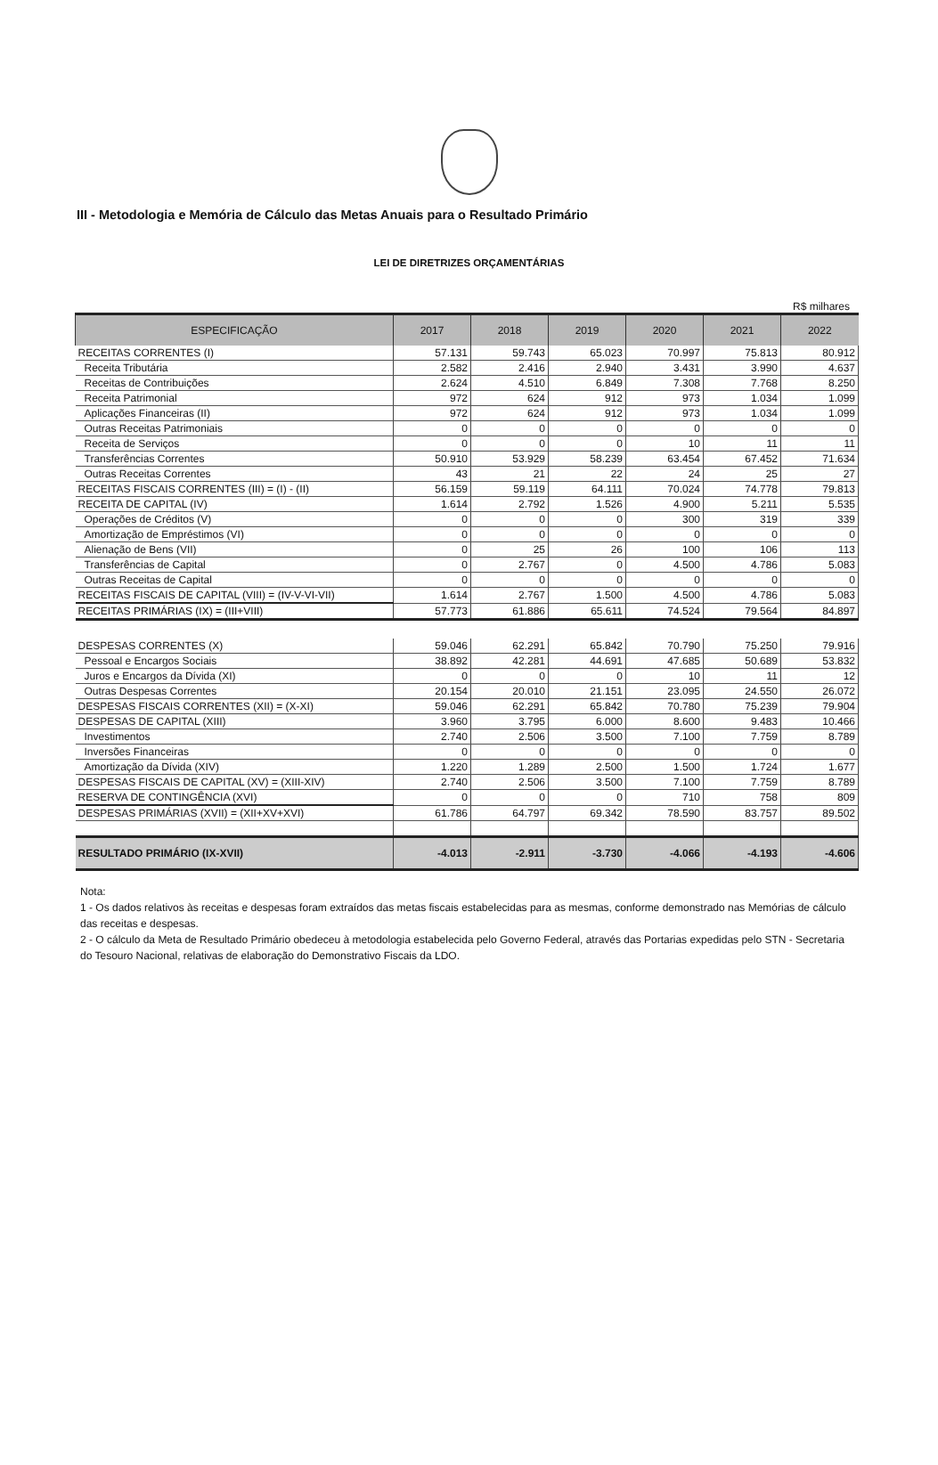III - Metodologia e Memória de Cálculo das Metas Anuais para o Resultado Primário
LEI DE DIRETRIZES ORÇAMENTÁRIAS
R$ milhares
| ESPECIFICAÇÃO | 2017 | 2018 | 2019 | 2020 | 2021 | 2022 |
| --- | --- | --- | --- | --- | --- | --- |
| RECEITAS CORRENTES (I) | 57.131 | 59.743 | 65.023 | 70.997 | 75.813 | 80.912 |
| Receita Tributária | 2.582 | 2.416 | 2.940 | 3.431 | 3.990 | 4.637 |
| Receitas de Contribuições | 2.624 | 4.510 | 6.849 | 7.308 | 7.768 | 8.250 |
| Receita Patrimonial | 972 | 624 | 912 | 973 | 1.034 | 1.099 |
| Aplicações Financeiras (II) | 972 | 624 | 912 | 973 | 1.034 | 1.099 |
| Outras Receitas Patrimoniais | 0 | 0 | 0 | 0 | 0 | 0 |
| Receita de Serviços | 0 | 0 | 0 | 10 | 11 | 11 |
| Transferências Correntes | 50.910 | 53.929 | 58.239 | 63.454 | 67.452 | 71.634 |
| Outras Receitas Correntes | 43 | 21 | 22 | 24 | 25 | 27 |
| RECEITAS FISCAIS CORRENTES (III) = (I) - (II) | 56.159 | 59.119 | 64.111 | 70.024 | 74.778 | 79.813 |
| RECEITA DE CAPITAL (IV) | 1.614 | 2.792 | 1.526 | 4.900 | 5.211 | 5.535 |
| Operações de Créditos (V) | 0 | 0 | 0 | 300 | 319 | 339 |
| Amortização de Empréstimos (VI) | 0 | 0 | 0 | 0 | 0 | 0 |
| Alienação de Bens (VII) | 0 | 25 | 26 | 100 | 106 | 113 |
| Transferências de Capital | 0 | 2.767 | 0 | 4.500 | 4.786 | 5.083 |
| Outras Receitas de Capital | 0 | 0 | 0 | 0 | 0 | 0 |
| RECEITAS FISCAIS DE CAPITAL (VIII) = (IV-V-VI-VII) | 1.614 | 2.767 | 1.500 | 4.500 | 4.786 | 5.083 |
| RECEITAS PRIMÁRIAS (IX) = (III+VIII) | 57.773 | 61.886 | 65.611 | 74.524 | 79.564 | 84.897 |
| DESPESAS CORRENTES (X) | 59.046 | 62.291 | 65.842 | 70.790 | 75.250 | 79.916 |
| Pessoal e Encargos Sociais | 38.892 | 42.281 | 44.691 | 47.685 | 50.689 | 53.832 |
| Juros e Encargos da Dívida (XI) | 0 | 0 | 0 | 10 | 11 | 12 |
| Outras Despesas Correntes | 20.154 | 20.010 | 21.151 | 23.095 | 24.550 | 26.072 |
| DESPESAS FISCAIS CORRENTES (XII) = (X-XI) | 59.046 | 62.291 | 65.842 | 70.780 | 75.239 | 79.904 |
| DESPESAS DE CAPITAL (XIII) | 3.960 | 3.795 | 6.000 | 8.600 | 9.483 | 10.466 |
| Investimentos | 2.740 | 2.506 | 3.500 | 7.100 | 7.759 | 8.789 |
| Inversões Financeiras | 0 | 0 | 0 | 0 | 0 | 0 |
| Amortização da Dívida (XIV) | 1.220 | 1.289 | 2.500 | 1.500 | 1.724 | 1.677 |
| DESPESAS FISCAIS DE CAPITAL (XV) = (XIII-XIV) | 2.740 | 2.506 | 3.500 | 7.100 | 7.759 | 8.789 |
| RESERVA DE CONTINGÊNCIA (XVI) | 0 | 0 | 0 | 710 | 758 | 809 |
| DESPESAS PRIMÁRIAS (XVII) = (XII+XV+XVI) | 61.786 | 64.797 | 69.342 | 78.590 | 83.757 | 89.502 |
| RESULTADO PRIMÁRIO (IX-XVII) | -4.013 | -2.911 | -3.730 | -4.066 | -4.193 | -4.606 |
Nota:
1 - Os dados relativos às receitas e despesas foram extraídos das metas fiscais estabelecidas para as mesmas, conforme demonstrado nas Memórias de cálculo das receitas e despesas.
2 - O cálculo da Meta de Resultado Primário obedeceu à metodologia estabelecida pelo Governo Federal, através das Portarias expedidas pelo STN - Secretaria do Tesouro Nacional, relativas de elaboração do Demonstrativo Fiscais da LDO.